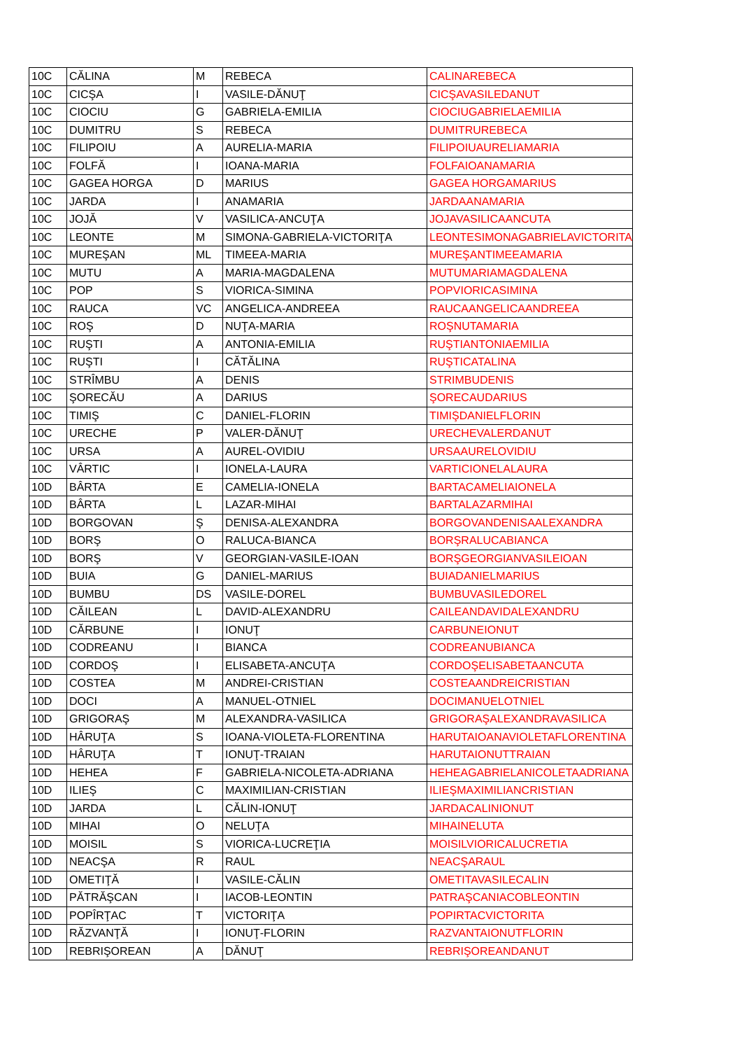| 10C | CĂLINA | M | REBECA | CALINAREBECA |
| 10C | CICŞA | I | VASILE-DĂNUŢ | CICŞAVASILEDANUT |
| 10C | CIOCIU | G | GABRIELA-EMILIA | CIOCIUGABRIELAEMILIA |
| 10C | DUMITRU | S | REBECA | DUMITRUREBECA |
| 10C | FILIPOIU | A | AURELIA-MARIA | FILIPOIUAURELIAMARIA |
| 10C | FOLFĂ | I | IOANA-MARIA | FOLFAIOANAMARIA |
| 10C | GAGEA HORGA | D | MARIUS | GAGEA HORGAMARIUS |
| 10C | JARDA | I | ANAMARIA | JARDAANAMARIA |
| 10C | JOJĂ | V | VASILICA-ANCUŢA | JOJAVASILICAANCUTA |
| 10C | LEONTE | M | SIMONA-GABRIELA-VICTORIŢA | LEONTESIMONAGABRIELAVICTORITA |
| 10C | MUREŞAN | ML | TIMEEA-MARIA | MUREŞANTIMEEAMARIA |
| 10C | MUTU | A | MARIA-MAGDALENA | MUTUMARIAMAGDALENA |
| 10C | POP | S | VIORICA-SIMINA | POPVIORICASIMINA |
| 10C | RAUCA | VC | ANGELICA-ANDREEA | RAUCAANGELICAANDREEA |
| 10C | ROŞ | D | NUŢA-MARIA | ROŞNUTAMARIA |
| 10C | RUŞTI | A | ANTONIA-EMILIA | RUŞTIANTONIAEMILIA |
| 10C | RUŞTI | I | CĂTĂLINA | RUŞTICATALINA |
| 10C | STRÎMBU | A | DENIS | STRIMBUDENIS |
| 10C | ŞORECĂU | A | DARIUS | ŞORECAUDARIUS |
| 10C | TIMIŞ | C | DANIEL-FLORIN | TIMIŞDANIELFLORIN |
| 10C | URECHE | P | VALER-DĂNUŢ | URECHEVALERDANUT |
| 10C | URSA | A | AUREL-OVIDIU | URSAAURELOVIDIU |
| 10C | VÂRTIC | I | IONELA-LAURA | VARTICIONELALAURA |
| 10D | BÂRTA | E | CAMELIA-IONELA | BARTACAMELIAIONELA |
| 10D | BÂRTA | L | LAZAR-MIHAI | BARTALAZARMIHAI |
| 10D | BORGOVAN | Ş | DENISA-ALEXANDRA | BORGOVANDENISAALEXANDRA |
| 10D | BORŞ | O | RALUCA-BIANCA | BORŞRALUCABIANCA |
| 10D | BORŞ | V | GEORGIAN-VASILE-IOAN | BORŞGEORGIANVASILEIOAN |
| 10D | BUIA | G | DANIEL-MARIUS | BUIADANIELMARIUS |
| 10D | BUMBU | DS | VASILE-DOREL | BUMBUVASILEDOREL |
| 10D | CĂILEAN | L | DAVID-ALEXANDRU | CAILEANDAVIDALEXANDRU |
| 10D | CĂRBUNE | I | IONUŢ | CARBUNEIONUT |
| 10D | CODREANU | I | BIANCA | CODREANUBIANCA |
| 10D | CORDOŞ | I | ELISABETA-ANCUŢA | CORDOŞELISABETAANCUTA |
| 10D | COSTEA | M | ANDREI-CRISTIAN | COSTEAANDREICRISTIAN |
| 10D | DOCI | A | MANUEL-OTNIEL | DOCIMANUELOTNIEL |
| 10D | GRIGORAŞ | M | ALEXANDRA-VASILICA | GRIGORAŞALEXANDRAVASILICA |
| 10D | HÂRUŢA | S | IOANA-VIOLETA-FLORENTINA | HARUTAIOANAVIOLETAFLORENTINA |
| 10D | HÂRUŢA | T | IONUŢ-TRAIAN | HARUTAIONUTTRAIAN |
| 10D | HEHEA | F | GABRIELA-NICOLETA-ADRIANA | HEHEAGABRIELANICOLETAADRIANA |
| 10D | ILIEŞ | C | MAXIMILIAN-CRISTIAN | ILIEŞMAXIMILIANCRISTIAN |
| 10D | JARDA | L | CĂLIN-IONUŢ | JARDACALINIONUT |
| 10D | MIHAI | O | NELUŢA | MIHAINELUTA |
| 10D | MOISIL | S | VIORICA-LUCREŢIA | MOISILVIORICALUCRETIA |
| 10D | NEACŞA | R | RAUL | NEACŞARAUL |
| 10D | OMETIŢĂ | I | VASILE-CĂLIN | OMETITAVASILECALIN |
| 10D | PĂTRĂŞCAN | I | IACOB-LEONTIN | PATRAŞCANIACOBLEONTIN |
| 10D | POPÎRŢAC | T | VICTORIŢA | POPIRTACVICTORITA |
| 10D | RĂZVANŢĂ | I | IONUŢ-FLORIN | RAZVANTAIONUTFLORIN |
| 10D | REBRIŞOREAN | A | DĂNUŢ | REBRIŞOREANDANUT |